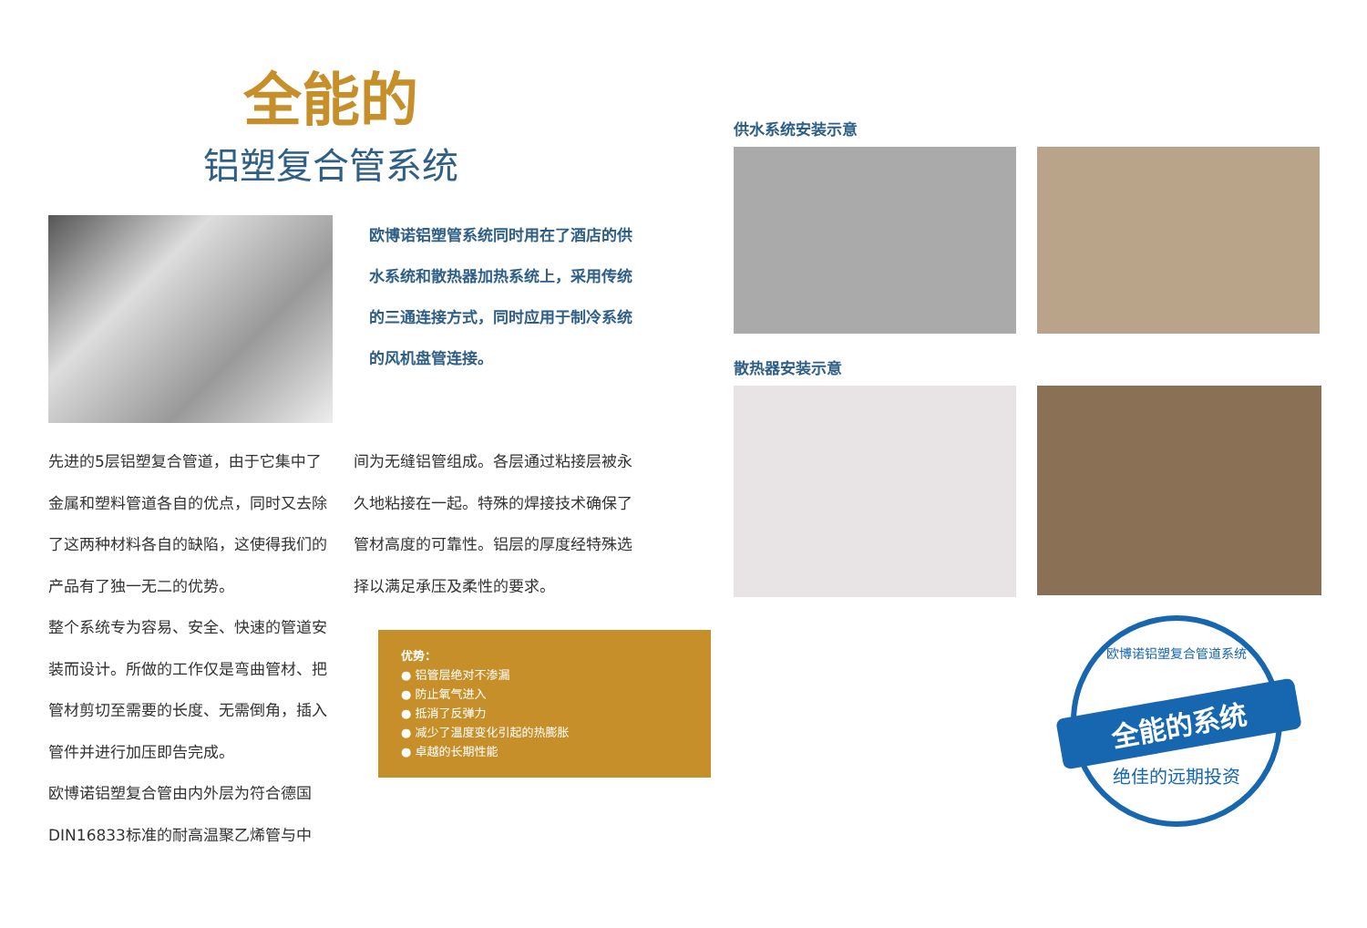全能的
铝塑复合管系统
欧博诺铝塑管系统同时用在了酒店的供水系统和散热器加热系统上，采用传统的三通连接方式，同时应用于制冷系统的风机盘管连接。
先进的5层铝塑复合管道，由于它集中了金属和塑料管道各自的优点，同时又去除了这两种材料各自的缺陷，这使得我们的产品有了独一无二的优势。
整个系统专为容易、安全、快速的管道安装而设计。所做的工作仅是弯曲管材、把管材剪切至需要的长度、无需倒角，插入管件并进行加压即告完成。
欧博诺铝塑复合管由内外层为符合德国DIN16833标准的耐高温聚乙烯管与中
间为无缝铝管组成。各层通过粘接层被永久地粘接在一起。特殊的焊接技术确保了管材高度的可靠性。铝层的厚度经特殊选择以满足承压及柔性的要求。
优势：
● 铝管层绝对不渗漏
● 防止氧气进入
● 抵消了反弹力
● 减少了温度变化引起的热膨胀
● 卓越的长期性能
供水系统安装示意
散热器安装示意
欧博诺铝塑复合管道系统
全能的系统
绝佳的远期投资